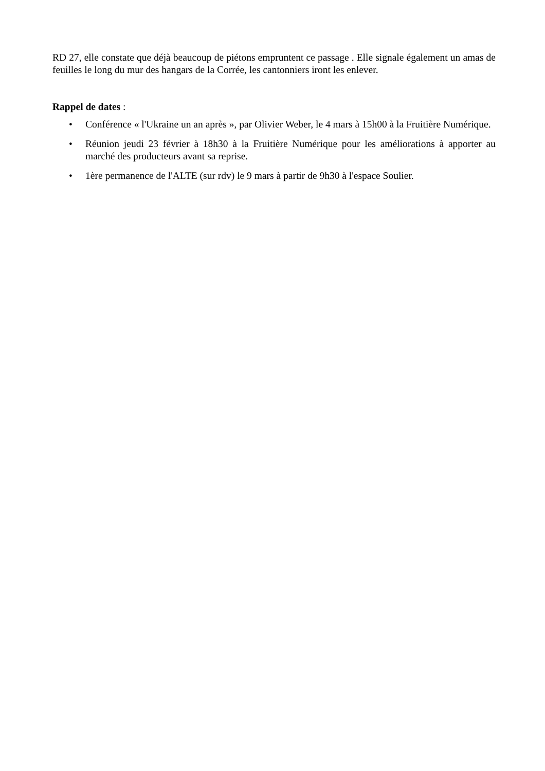RD 27, elle constate que déjà beaucoup de piétons empruntent ce passage . Elle signale également un amas de feuilles le long du mur des hangars de la Corrée, les cantonniers iront les enlever.
Rappel de dates :
• Conférence « l'Ukraine un an après », par Olivier Weber, le 4 mars à 15h00 à la Fruitière Numérique.
• Réunion jeudi 23 février à 18h30 à la Fruitière Numérique pour les améliorations à apporter au marché des producteurs avant sa reprise.
• 1ère permanence de l'ALTE (sur rdv) le 9 mars à partir de 9h30 à l'espace Soulier.